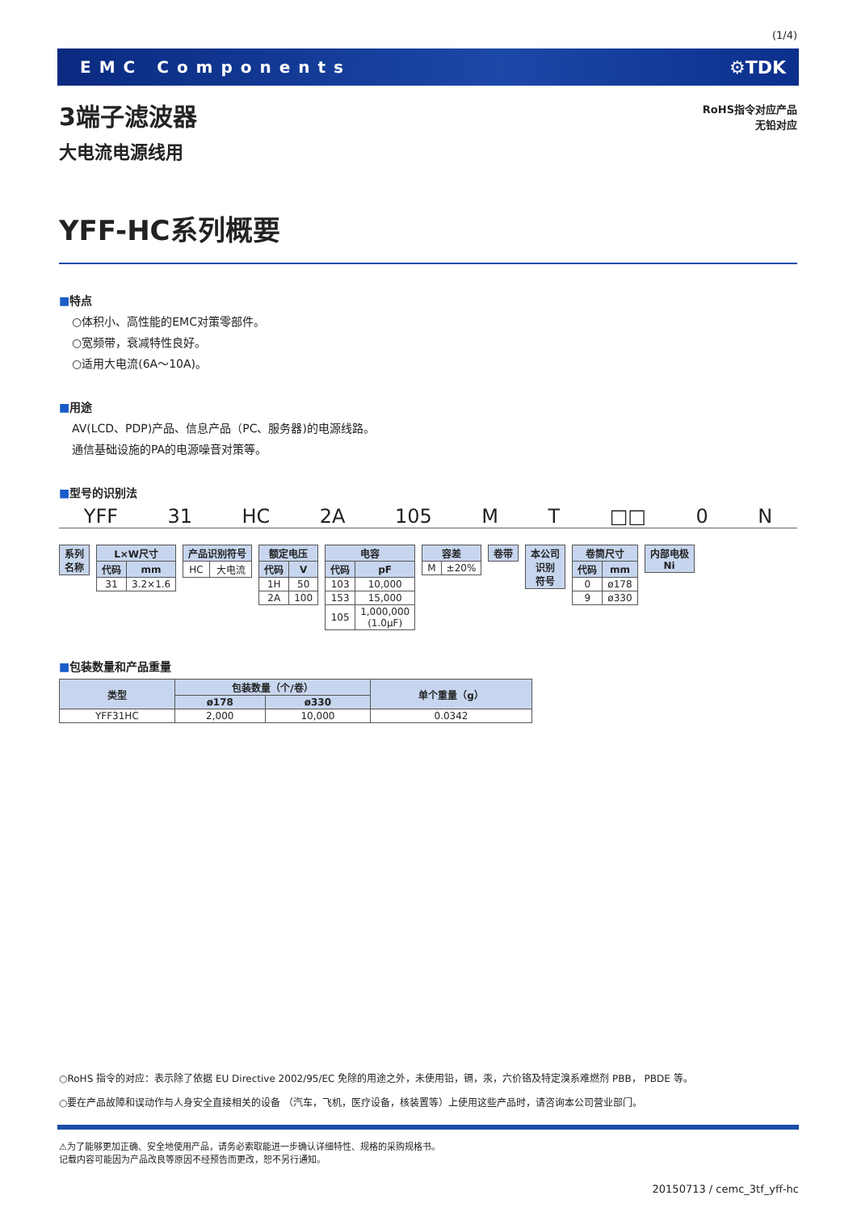(1/4)
EMC Components ⚙TDK
RoHS指令对应产品
无铅对应
3端子滤波器
大电流电源线用
YFF-HC系列概要
■特点
○体积小、高性能的EMC对策零部件。
○宽频带，衰减特性良好。
○适用大电流(6A～10A)。
■用途
AV(LCD、PDP)产品、信息产品（PC、服务器)的电源线路。
通信基础设施的PA的电源噪音对策等。
■型号的识别法
YFF 31 HC 2A 105 M T □□ 0 N
| 系列 名称 |
| --- |
| L×W尺寸 | |
| --- | --- |
| 代码 | mm |
| 31 | 3.2×1.6 |
| 产品识别符号 | |
| --- | --- |
| HC | 大电流 |
| 额定电压 | |
| --- | --- |
| 代码 | V |
| 1H | 50 |
| 2A | 100 |
| 电容 | |
| --- | --- |
| 代码 | pF |
| 103 | 10,000 |
| 153 | 15,000 |
| 105 | 1,000,000 (1.0μF) |
| 容差 | |
| --- | --- |
| M | ±20% |
| 卷带 |
| --- |
| 本公司 识别 符号 |
| --- |
| 卷筒尺寸 | |
| --- | --- |
| 代码 | mm |
| 0 | ø178 |
| 9 | ø330 |
| 内部电极 Ni |
| --- |
■包装数量和产品重量
| 类型 | 包装数量（个/卷） | | 单个重量（g） |
| --- | --- | --- | --- |
| | ø178 | ø330 | |
| YFF31HC | 2,000 | 10,000 | 0.0342 |
○RoHS 指令的对应：表示除了依据 EU Directive 2002/95/EC 免除的用途之外，未使用铅，镉，汞，六价铬及特定溴系难燃剂 PBB， PBDE 等。
○要在产品故障和误动作与人身安全直接相关的设备 （汽车，飞机，医疗设备，核装置等）上使用这些产品时，请咨询本公司营业部门。
⚠为了能够更加正确、安全地使用产品，请务必索取能进一步确认详细特性、规格的采购规格书。
记载内容可能因为产品改良等原因不经预告而更改，恕不另行通知。
20150713 / cemc_3tf_yff-hc